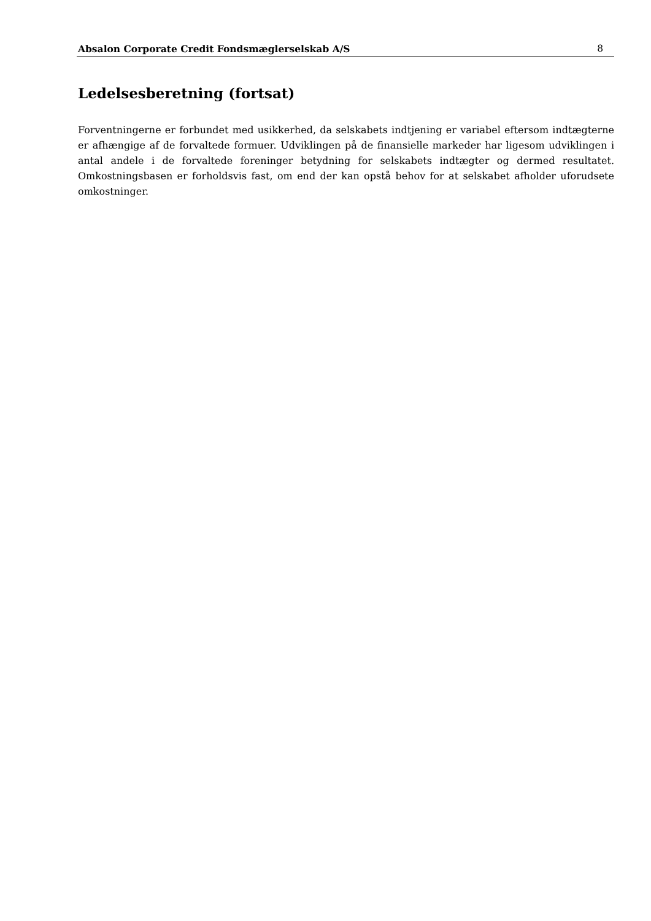Absalon Corporate Credit Fondsmæglerselskab A/S 8
Ledelsesberetning (fortsat)
Forventningerne er forbundet med usikkerhed, da selskabets indtjening er variabel eftersom indtægterne er afhængige af de forvaltede formuer. Udviklingen på de finansielle markeder har ligesom udviklingen i antal andele i de forvaltede foreninger betydning for selskabets indtægter og dermed resultatet. Omkostningsbasen er forholdsvis fast, om end der kan opstå behov for at selskabet afholder uforudsete omkostninger.